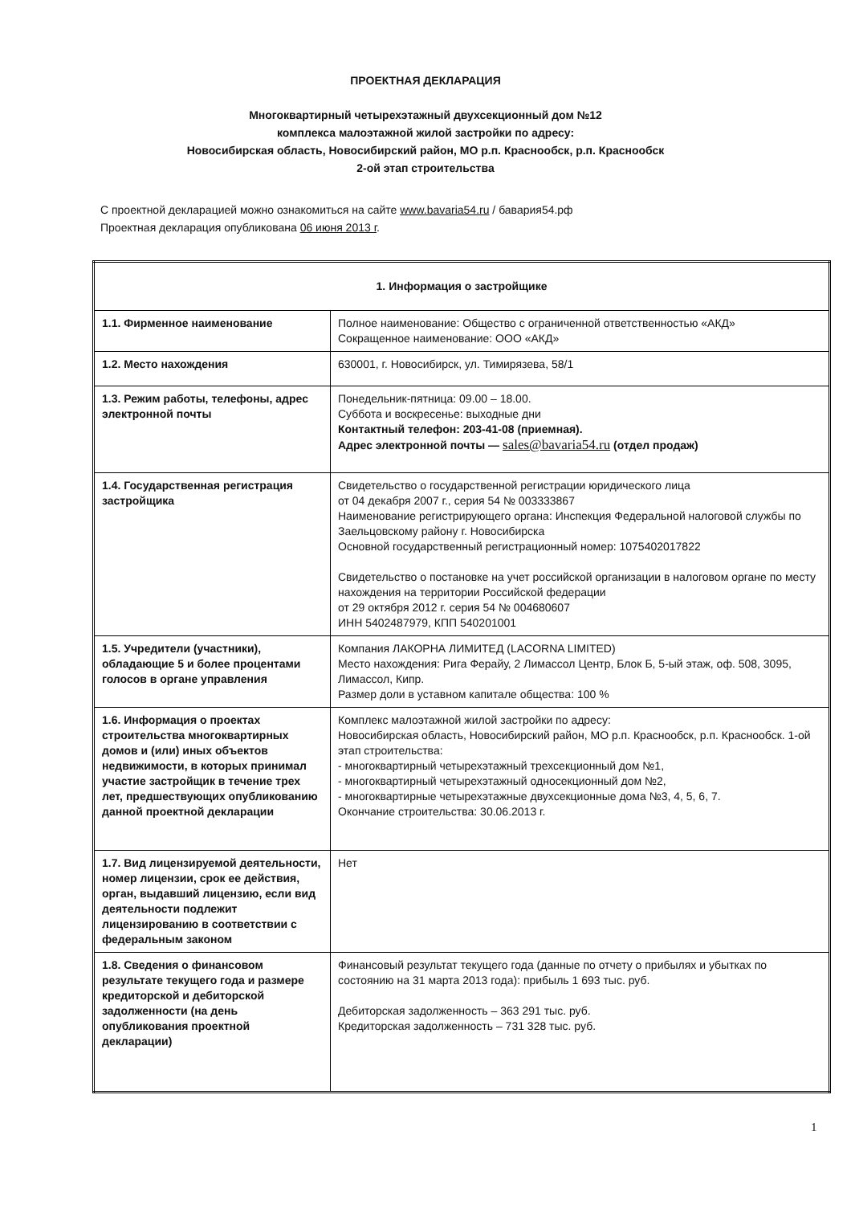ПРОЕКТНАЯ ДЕКЛАРАЦИЯ
Многоквартирный четырехэтажный двухсекционный дом №12
комплекса малоэтажной жилой застройки по адресу:
Новосибирская область, Новосибирский район, МО р.п. Краснообск, р.п. Краснообск
2-ой этап строительства
С проектной декларацией можно ознакомиться на сайте www.bavaria54.ru / бавария54.рф
Проектная декларация опубликована 06 июня 2013 г.
| 1. Информация о застройщике | |
| --- | --- |
| 1.1. Фирменное наименование | Полное наименование: Общество с ограниченной ответственностью «АКД» Сокращенное наименование: ООО «АКД» |
| 1.2. Место нахождения | 630001, г. Новосибирск, ул. Тимирязева, 58/1 |
| 1.3. Режим работы, телефоны, адрес электронной почты | Понедельник-пятница: 09.00 – 18.00. Суббота и воскресенье: выходные дни Контактный телефон: 203-41-08 (приемная). Адрес электронной почты — sales@bavaria54.ru (отдел продаж) |
| 1.4. Государственная регистрация застройщика | Свидетельство о государственной регистрации юридического лица от 04 декабря 2007 г., серия 54 № 003333867 Наименование регистрирующего органа: Инспекция Федеральной налоговой службы по Заельцовскому району г. Новосибирска Основной государственный регистрационный номер: 1075402017822 Свидетельство о постановке на учет российской организации в налоговом органе по месту нахождения на территории Российской федерации от 29 октября 2012 г. серия 54 № 004680607 ИНН 5402487979, КПП 540201001 |
| 1.5. Учредители (участники), обладающие 5 и более процентами голосов в органе управления | Компания ЛАКОРНА ЛИМИТЕД (LACORNA LIMITED) Место нахождения: Рига Ферайу, 2 Лимассол Центр, Блок Б, 5-ый этаж, оф. 508, 3095, Лимассол, Кипр. Размер доли в уставном капитале общества: 100 % |
| 1.6. Информация о проектах строительства многоквартирных домов и (или) иных объектов недвижимости, в которых принимал участие застройщик в течение трех лет, предшествующих опубликованию данной проектной декларации | Комплекс малоэтажной жилой застройки по адресу: Новосибирская область, Новосибирский район, МО р.п. Краснообск, р.п. Краснообск. 1-ой этап строительства: - многоквартирный четырехэтажный трехсекционный дом №1, - многоквартирный четырехэтажный односекционный дом №2, - многоквартирные четырехэтажные двухсекционные дома №3, 4, 5, 6, 7. Окончание строительства: 30.06.2013 г. |
| 1.7. Вид лицензируемой деятельности, номер лицензии, срок ее действия, орган, выдавший лицензию, если вид деятельности подлежит лицензированию в соответствии с федеральным законом | Нет |
| 1.8. Сведения о финансовом результате текущего года и размере кредиторской и дебиторской задолженности (на день опубликования проектной декларации) | Финансовый результат текущего года (данные по отчету о прибылях и убытках по состоянию на 31 марта 2013 года): прибыль 1 693 тыс. руб. Дебиторская задолженность – 363 291 тыс. руб. Кредиторская задолженность – 731 328 тыс. руб. |
1